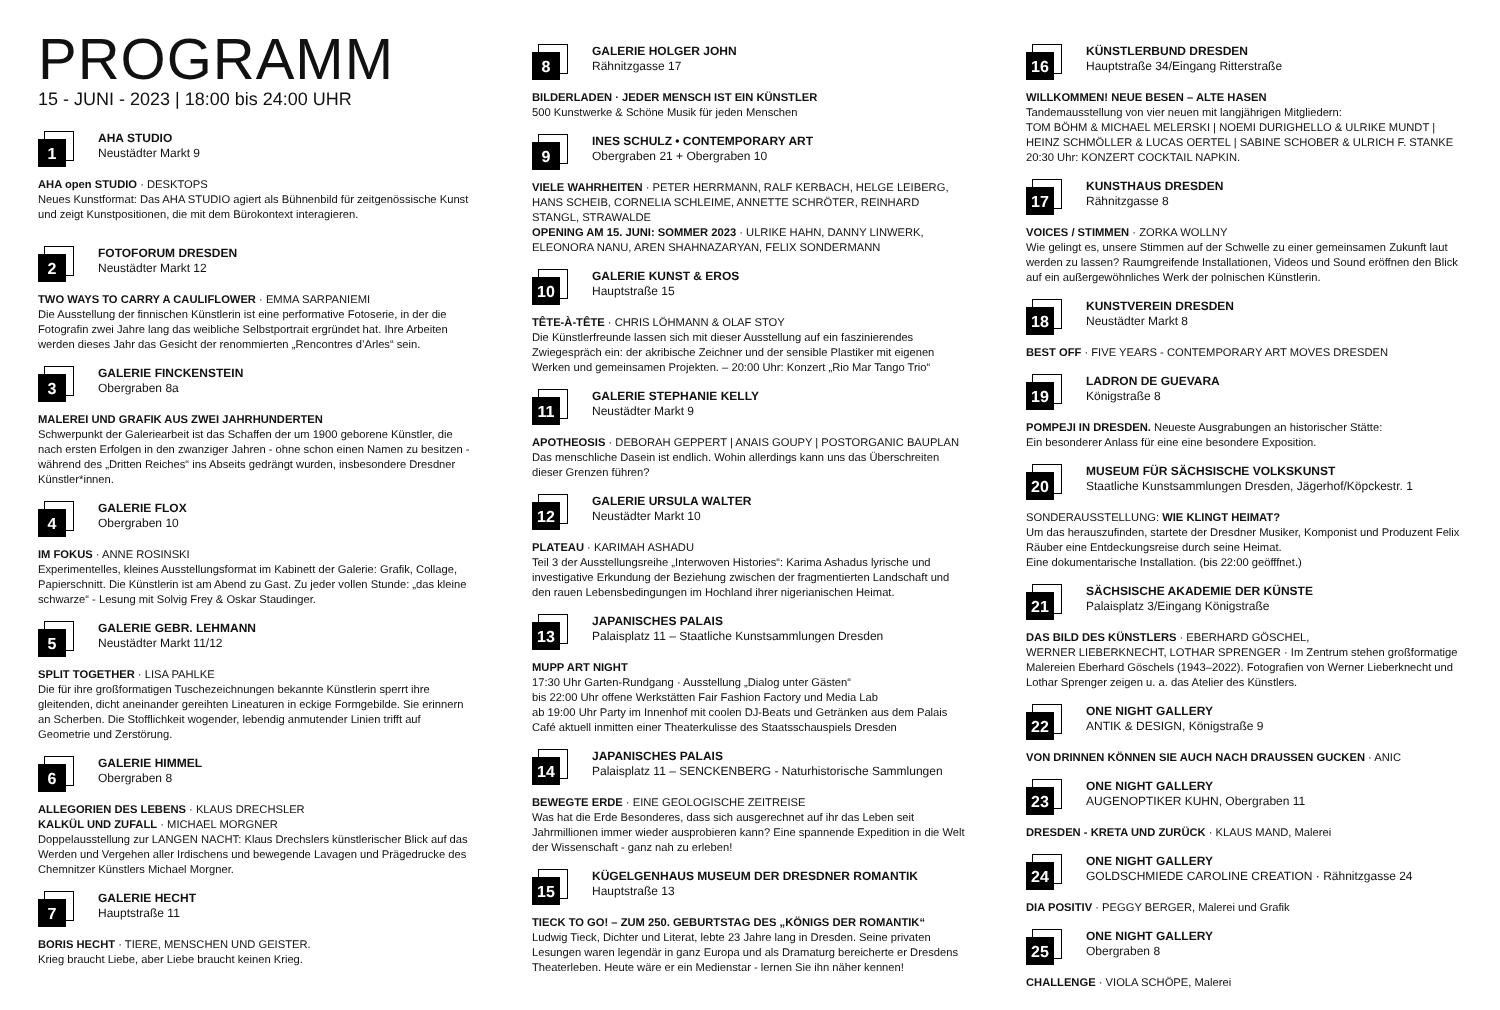PROGRAMM
15 - JUNI - 2023 | 18:00 bis 24:00 UHR
1
AHA STUDIO
Neustädter Markt 9
AHA open STUDIO · DESKTOPS
Neues Kunstformat: Das AHA STUDIO agiert als Bühnenbild für zeitgenössische Kunst und zeigt Kunstpositionen, die mit dem Bürokontext interagieren.
2
FOTOFORUM DRESDEN
Neustädter Markt 12
TWO WAYS TO CARRY A CAULIFLOWER · EMMA SARPANIEMI
Die Ausstellung der finnischen Künstlerin ist eine performative Fotoserie, in der die Fotografin zwei Jahre lang das weibliche Selbstportrait ergründet hat. Ihre Arbeiten werden dieses Jahr das Gesicht der renommierten „Rencontres d’Arles“ sein.
3
GALERIE FINCKENSTEIN
Obergraben 8a
MALEREI UND GRAFIK AUS ZWEI JAHRHUNDERTEN
Schwerpunkt der Galeriearbeit ist das Schaffen der um 1900 geborene Künstler, die nach ersten Erfolgen in den zwanziger Jahren - ohne schon einen Namen zu besitzen - während des „Dritten Reiches“ ins Abseits gedrängt wurden, insbesondere Dresdner Künstler*innen.
4
GALERIE FLOX
Obergraben 10
IM FOKUS · ANNE ROSINSKI
Experimentelles, kleines Ausstellungsformat im Kabinett der Galerie: Grafik, Collage, Papierschnitt. Die Künstlerin ist am Abend zu Gast. Zu jeder vollen Stunde: „das kleine schwarze“ - Lesung mit Solvig Frey & Oskar Staudinger.
5
GALERIE GEBR. LEHMANN
Neustädter Markt 11/12
SPLIT TOGETHER · LISA PAHLKE
Die für ihre großformatigen Tuschezeichnungen bekannte Künstlerin sperrt ihre gleitenden, dicht aneinander gereihten Lineaturen in eckige Formgebilde. Sie erinnern an Scherben. Die Stofflichkeit wogender, lebendig anmutender Linien trifft auf Geometrie und Zerstörung.
6
GALERIE HIMMEL
Obergraben 8
ALLEGORIEN DES LEBENS · KLAUS DRECHSLER
KALKÜL UND ZUFALL · MICHAEL MORGNER
Doppelausstellung zur LANGEN NACHT: Klaus Drechslers künstlerischer Blick auf das Werden und Vergehen aller Irdischens und bewegende Lavagen und Prägedrucke des Chemnitzer Künstlers Michael Morgner.
7
GALERIE HECHT
Hauptstraße 11
BORIS HECHT · TIERE, MENSCHEN UND GEISTER.
Krieg braucht Liebe, aber Liebe braucht keinen Krieg.
8
GALERIE HOLGER JOHN
Rähnitzgasse 17
BILDERLADEN · JEDER MENSCH IST EIN KÜNSTLER
500 Kunstwerke & Schöne Musik für jeden Menschen
9
INES SCHULZ • CONTEMPORARY ART
Obergraben 21 + Obergraben 10
VIELE WAHRHEITEN · PETER HERRMANN, RALF KERBACH, HELGE LEIBERG, HANS SCHEIB, CORNELIA SCHLEIME, ANNETTE SCHRÖTER, REINHARD STANGL, STRAWALDE
OPENING AM 15. JUNI: SOMMER 2023 · ULRIKE HAHN, DANNY LINWERK, ELEONORA NANU, AREN SHAHNAZARYAN, FELIX SONDERMANN
10
GALERIE KUNST & EROS
Hauptstraße 15
TÊTE-À-TÊTE · CHRIS LÖHMANN & OLAF STOY
Die Künstlerfreunde lassen sich mit dieser Ausstellung auf ein faszinierendes Zwiegespräch ein: der akribische Zeichner und der sensible Plastiker mit eigenen Werken und gemeinsamen Projekten. – 20:00 Uhr: Konzert „Rio Mar Tango Trio“
11
GALERIE STEPHANIE KELLY
Neustädter Markt 9
APOTHEOSIS · DEBORAH GEPPERT | ANAIS GOUPY | POSTORGANIC BAUPLAN
Das menschliche Dasein ist endlich. Wohin allerdings kann uns das Überschreiten dieser Grenzen führen?
12
GALERIE URSULA WALTER
Neustädter Markt 10
PLATEAU · KARIMAH ASHADU
Teil 3 der Ausstellungsreihe „Interwoven Histories“: Karima Ashadus lyrische und investigative Erkundung der Beziehung zwischen der fragmentierten Landschaft und den rauen Lebensbedingungen im Hochland ihrer nigerianischen Heimat.
13
JAPANISCHES PALAIS
Palaisplatz 11 – Staatliche Kunstsammlungen Dresden
MUPP ART NIGHT
17:30 Uhr Garten-Rundgang · Ausstellung „Dialog unter Gästen“
bis 22:00 Uhr offene Werkstätten Fair Fashion Factory und Media Lab
ab 19:00 Uhr Party im Innenhof mit coolen DJ-Beats und Getränken aus dem Palais Café aktuell inmitten einer Theaterkulisse des Staatsschauspiels Dresden
14
JAPANISCHES PALAIS
Palaisplatz 11 – SENCKENBERG - Naturhistorische Sammlungen
BEWEGTE ERDE · EINE GEOLOGISCHE ZEITREISE
Was hat die Erde Besonderes, dass sich ausgerechnet auf ihr das Leben seit Jahrmillionen immer wieder ausprobieren kann? Eine spannende Expedition in die Welt der Wissenschaft - ganz nah zu erleben!
15
KÜGELGENHAUS MUSEUM DER DRESDNER ROMANTIK
Hauptstraße 13
TIECK TO GO! – ZUM 250. GEBURTSTAG DES „KÖNIGS DER ROMANTIK“
Ludwig Tieck, Dichter und Literat, lebte 23 Jahre lang in Dresden. Seine privaten Lesungen waren legendär in ganz Europa und als Dramaturg bereicherte er Dresdens Theaterleben. Heute wäre er ein Medienstar - lernen Sie ihn näher kennen!
16
KÜNSTLERBUND DRESDEN
Hauptstraße 34/Eingang Ritterstraße
WILLKOMMEN! NEUE BESEN – ALTE HASEN
Tandemausstellung von vier neuen mit langjährigen Mitgliedern:
TOM BÖHM & MICHAEL MELERSKI | NOEMI DURIGHELLO & ULRIKE MUNDT | HEINZ SCHMÖLLER & LUCAS OERTEL | SABINE SCHOBER & ULRICH F. STANKE
20:30 Uhr: KONZERT COCKTAIL NAPKIN.
17
KUNSTHAUS DRESDEN
Rähnitzgasse 8
VOICES / STIMMEN · ZORKA WOLLNY
Wie gelingt es, unsere Stimmen auf der Schwelle zu einer gemeinsamen Zukunft laut werden zu lassen? Raumgreifende Installationen, Videos und Sound eröffnen den Blick auf ein außergewöhnliches Werk der polnischen Künstlerin.
18
KUNSTVEREIN DRESDEN
Neustädter Markt 8
BEST OFF · FIVE YEARS - CONTEMPORARY ART MOVES DRESDEN
19
LADRON DE GUEVARA
Königstraße 8
POMPEJI IN DRESDEN. Neueste Ausgrabungen an historischer Stätte:
Ein besonderer Anlass für eine eine besondere Exposition.
20
MUSEUM FÜR SÄCHSISCHE VOLKSKUNST
Staatliche Kunstsammlungen Dresden, Jägerhof/Köpckestr. 1
SONDERAUSSTELLUNG: WIE KLINGT HEIMAT?
Um das herauszufinden, startete der Dresdner Musiker, Komponist und Produzent Felix Räuber eine Entdeckungsreise durch seine Heimat.
Eine dokumentarische Installation. (bis 22:00 geöfffnet.)
21
SÄCHSISCHE AKADEMIE DER KÜNSTE
Palaisplatz 3/Eingang Königstraße
DAS BILD DES KÜNSTLERS · EBERHARD GÖSCHEL,
WERNER LIEBERKNECHT, LOTHAR SPRENGER · Im Zentrum stehen großformatige Malereien Eberhard Göschels (1943–2022). Fotografien von Werner Lieberknecht und Lothar Sprenger zeigen u. a. das Atelier des Künstlers.
22
ONE NIGHT GALLERY
ANTIK & DESIGN, Königstraße 9
VON DRINNEN KÖNNEN SIE AUCH NACH DRAUSSEN GUCKEN · ANIC
23
ONE NIGHT GALLERY
AUGENOPTIKER KUHN, Obergraben 11
DRESDEN - KRETA UND ZURÜCK · KLAUS MAND, Malerei
24
ONE NIGHT GALLERY
GOLDSCHMIEDE CAROLINE CREATION · Rähnitzgasse 24
DIA POSITIV · PEGGY BERGER, Malerei und Grafik
25
ONE NIGHT GALLERY
Obergraben 8
CHALLENGE · VIOLA SCHÖPE, Malerei